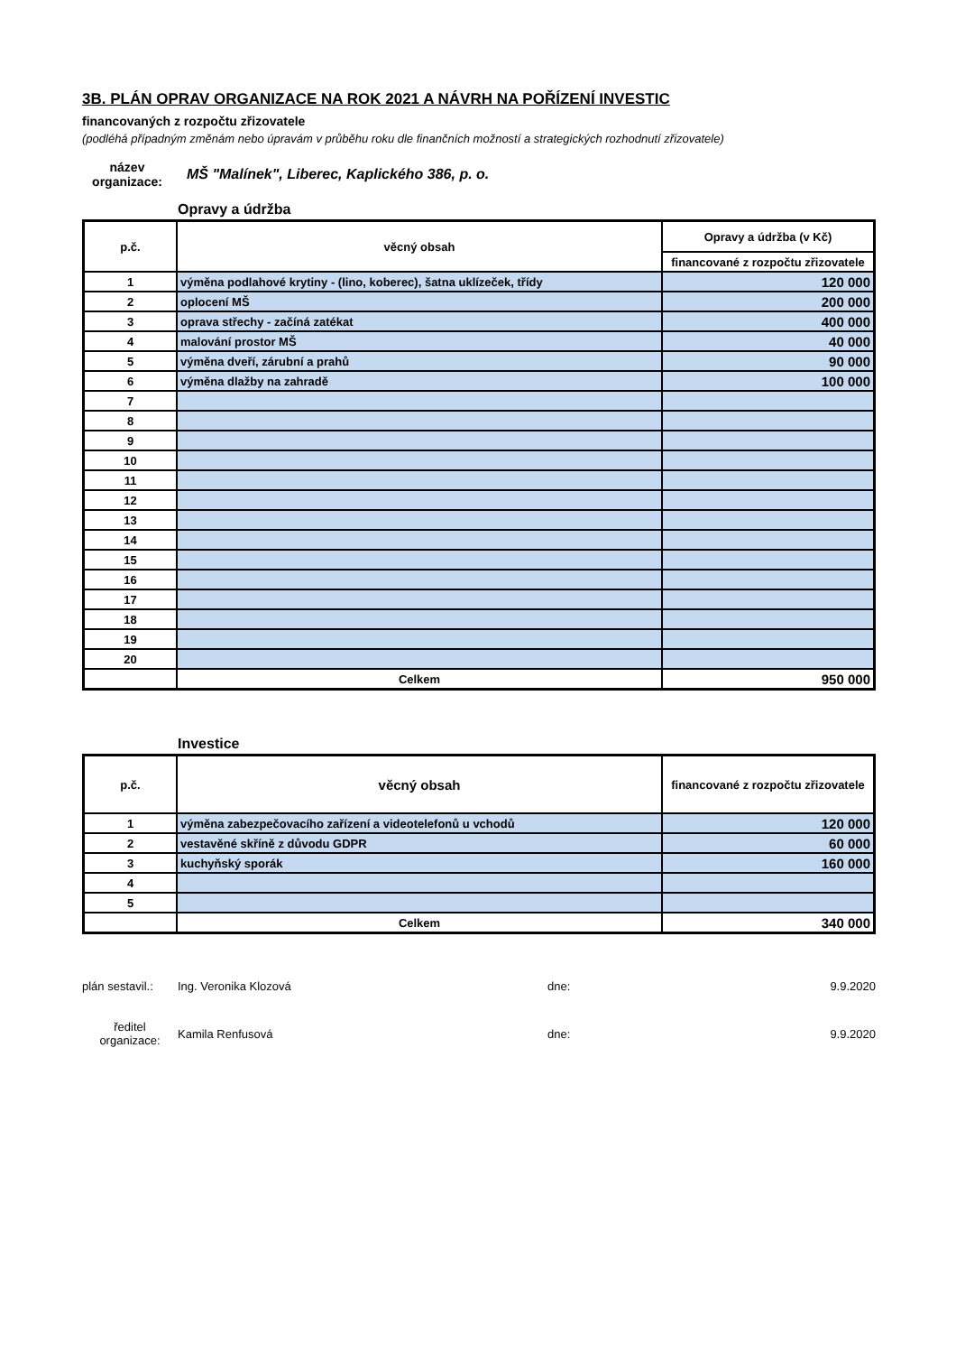3B. PLÁN OPRAV ORGANIZACE NA ROK 2021 A NÁVRH NA POŘÍZENÍ INVESTIC
financovaných z rozpočtu zřizovatele
(podléhá případným změnám nebo úpravám v průběhu roku dle finančních možností a strategických rozhodnutí zřizovatele)
název organizace:
MŠ "Malínek", Liberec, Kaplického 386, p. o.
Opravy a údržba
| p.č. | věcný obsah | Opravy a údržba (v Kč) |
| --- | --- | --- |
| | | financované z rozpočtu zřizovatele |
| 1 | výměna podlahové krytiny - (lino, koberec), šatna uklízeček, třídy | 120 000 |
| 2 | oplocení MŠ | 200 000 |
| 3 | oprava střechy - začíná zatékat | 400 000 |
| 4 | malování prostor MŠ | 40 000 |
| 5 | výměna dveří, zárubní a prahů | 90 000 |
| 6 | výměna dlažby na zahradě | 100 000 |
| 7 | | |
| 8 | | |
| 9 | | |
| 10 | | |
| 11 | | |
| 12 | | |
| 13 | | |
| 14 | | |
| 15 | | |
| 16 | | |
| 17 | | |
| 18 | | |
| 19 | | |
| 20 | | |
| | Celkem | 950 000 |
Investice
| p.č. | věcný obsah | financované z rozpočtu zřizovatele |
| --- | --- | --- |
| 1 | výměna zabezpečovacího zařízení a videotelefonů u vchodů | 120 000 |
| 2 | vestavěné skříně z důvodu GDPR | 60 000 |
| 3 | kuchyňský sporák | 160 000 |
| 4 | | |
| 5 | | |
| | Celkem | 340 000 |
plán sestavil.:
Ing. Veronika Klozová dne: 9.9.2020
ředitel organizace:
Kamila Renfusová dne: 9.9.2020